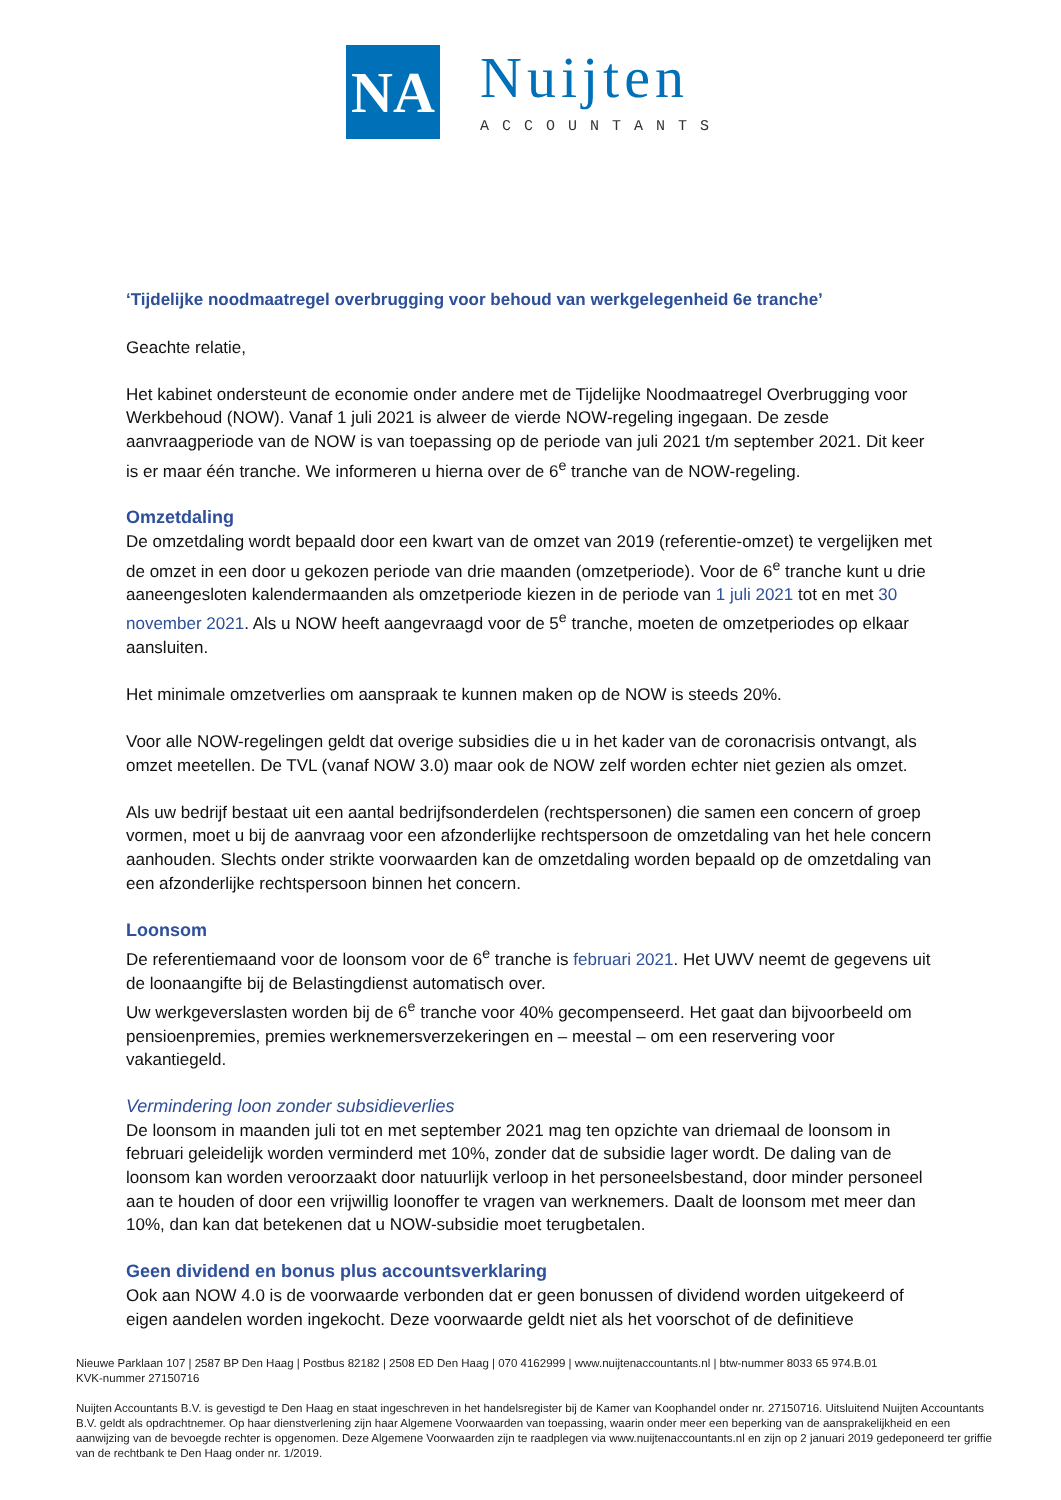NA
Nuijten
ACCOUNTANTS
‘Tijdelijke noodmaatregel overbrugging voor behoud van werkgelegenheid 6e tranche’
Geachte relatie,
Het kabinet ondersteunt de economie onder andere met de Tijdelijke Noodmaatregel Overbrugging voor Werkbehoud (NOW). Vanaf 1 juli 2021 is alweer de vierde NOW-regeling ingegaan. De zesde aanvraagperiode van de NOW is van toepassing op de periode van juli 2021 t/m september 2021. Dit keer is er maar één tranche. We informeren u hierna over de 6<sup>e</sup> tranche van de NOW-regeling.
Omzetdaling
De omzetdaling wordt bepaald door een kwart van de omzet van 2019 (referentie-omzet) te vergelijken met de omzet in een door u gekozen periode van drie maanden (omzetperiode). Voor de 6<sup>e</sup> tranche kunt u drie aaneengesloten kalendermaanden als omzetperiode kiezen in de periode van 1 juli 2021 tot en met 30 november 2021. Als u NOW heeft aangevraagd voor de 5<sup>e</sup> tranche, moeten de omzetperiodes op elkaar aansluiten.
Het minimale omzetverlies om aanspraak te kunnen maken op de NOW is steeds 20%.
Voor alle NOW-regelingen geldt dat overige subsidies die u in het kader van de coronacrisis ontvangt, als omzet meetellen. De TVL (vanaf NOW 3.0) maar ook de NOW zelf worden echter niet gezien als omzet.
Als uw bedrijf bestaat uit een aantal bedrijfsonderdelen (rechtspersonen) die samen een concern of groep vormen, moet u bij de aanvraag voor een afzonderlijke rechtspersoon de omzetdaling van het hele concern aanhouden. Slechts onder strikte voorwaarden kan de omzetdaling worden bepaald op de omzetdaling van een afzonderlijke rechtspersoon binnen het concern.
Loonsom
De referentiemaand voor de loonsom voor de 6<sup>e</sup> tranche is februari 2021. Het UWV neemt de gegevens uit de loonaangifte bij de Belastingdienst automatisch over.
Uw werkgeverslasten worden bij de 6<sup>e</sup> tranche voor 40% gecompenseerd. Het gaat dan bijvoorbeeld om pensioenpremies, premies werknemersverzekeringen en – meestal – om een reservering voor vakantiegeld.
Vermindering loon zonder subsidieverlies
De loonsom in maanden juli tot en met september 2021 mag ten opzichte van driemaal de loonsom in februari geleidelijk worden verminderd met 10%, zonder dat de subsidie lager wordt. De daling van de loonsom kan worden veroorzaakt door natuurlijk verloop in het personeelsbestand, door minder personeel aan te houden of door een vrijwillig loonoffer te vragen van werknemers. Daalt de loonsom met meer dan 10%, dan kan dat betekenen dat u NOW-subsidie moet terugbetalen.
Geen dividend en bonus plus accountsverklaring
Ook aan NOW 4.0 is de voorwaarde verbonden dat er geen bonussen of dividend worden uitgekeerd of eigen aandelen worden ingekocht. Deze voorwaarde geldt niet als het voorschot of de definitieve
Nieuwe Parklaan 107 | 2587 BP Den Haag | Postbus 82182 | 2508 ED Den Haag | 070 4162999 | www.nuijtenaccountants.nl | btw-nummer 8033 65 974.B.01
KVK-nummer 27150716
Nuijten Accountants B.V. is gevestigd te Den Haag en staat ingeschreven in het handelsregister bij de Kamer van Koophandel onder nr. 27150716. Uitsluitend Nuijten Accountants B.V. geldt als opdrachtnemer. Op haar dienstverlening zijn haar Algemene Voorwaarden van toepassing, waarin onder meer een beperking van de aansprakelijkheid en een aanwijzing van de bevoegde rechter is opgenomen. Deze Algemene Voorwaarden zijn te raadplegen via www.nuijtenaccountants.nl en zijn op 2 januari 2019 gedeponeerd ter griffie van de rechtbank te Den Haag onder nr. 1/2019.